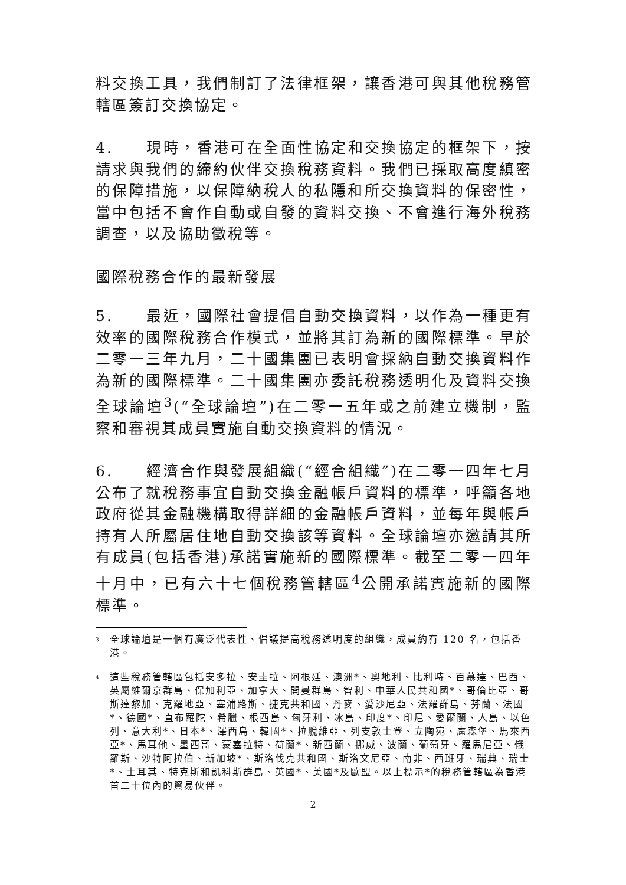料交換工具，我們制訂了法律框架，讓香港可與其他稅務管轄區簽訂交換協定。
4.  現時，香港可在全面性協定和交換協定的框架下，按請求與我們的締約伙伴交換稅務資料。我們已採取高度縝密的保障措施，以保障納稅人的私隱和所交換資料的保密性，當中包括不會作自動或自發的資料交換、不會進行海外稅務調查，以及協助徵稅等。
國際稅務合作的最新發展
5.  最近，國際社會提倡自動交換資料，以作為一種更有效率的國際稅務合作模式，並將其訂為新的國際標準。早於二零一三年九月，二十國集團已表明會採納自動交換資料作為新的國際標準。二十國集團亦委託稅務透明化及資料交換全球論壇<sup>3</sup>(“全球論壇”)在二零一五年或之前建立機制，監察和審視其成員實施自動交換資料的情況。
6.  經濟合作與發展組織(“經合組織”)在二零一四年七月公布了就稅務事宜自動交換金融帳戶資料的標準，呼籲各地政府從其金融機構取得詳細的金融帳戶資料，並每年與帳戶持有人所屬居住地自動交換該等資料。全球論壇亦邀請其所有成員(包括香港)承諾實施新的國際標準。截至二零一四年十月中，已有六十七個稅務管轄區<sup>4</sup>公開承諾實施新的國際標準。
<sup>3</sup> 全球論壇是一個有廣泛代表性、倡議提高稅務透明度的組織，成員約有 120 名，包括香港。
<sup>4</sup> 這些稅務管轄區包括安多拉、安圭拉、阿根廷、澳洲*、奧地利、比利時、百慕達、巴西、英屬維爾京群島、保加利亞、加拿大、開曼群島、智利、中華人民共和國*、哥倫比亞、哥斯達黎加、克羅地亞、塞浦路斯、捷克共和國、丹麥、愛沙尼亞、法羅群島、芬蘭、法國*、德國*、直布羅陀、希臘、根西島、匈牙利、冰島、印度*、印尼、愛爾蘭、人島、以色列、意大利*、日本*、澤西島、韓國*、拉脫維亞、列支敦士登、立陶宛、盧森堡、馬來西亞*、馬耳他、墨西哥、蒙塞拉特、荷蘭*、新西蘭、挪威、波蘭、葡萄牙、羅馬尼亞、俄羅斯、沙特阿拉伯、新加坡*、斯洛伐克共和國、斯洛文尼亞、南非、西班牙、瑞典、瑞士*、土耳其、特克斯和凱科斯群島、英國*、美國*及歐盟。以上標示*的稅務管轄區為香港首二十位內的貿易伙伴。
2